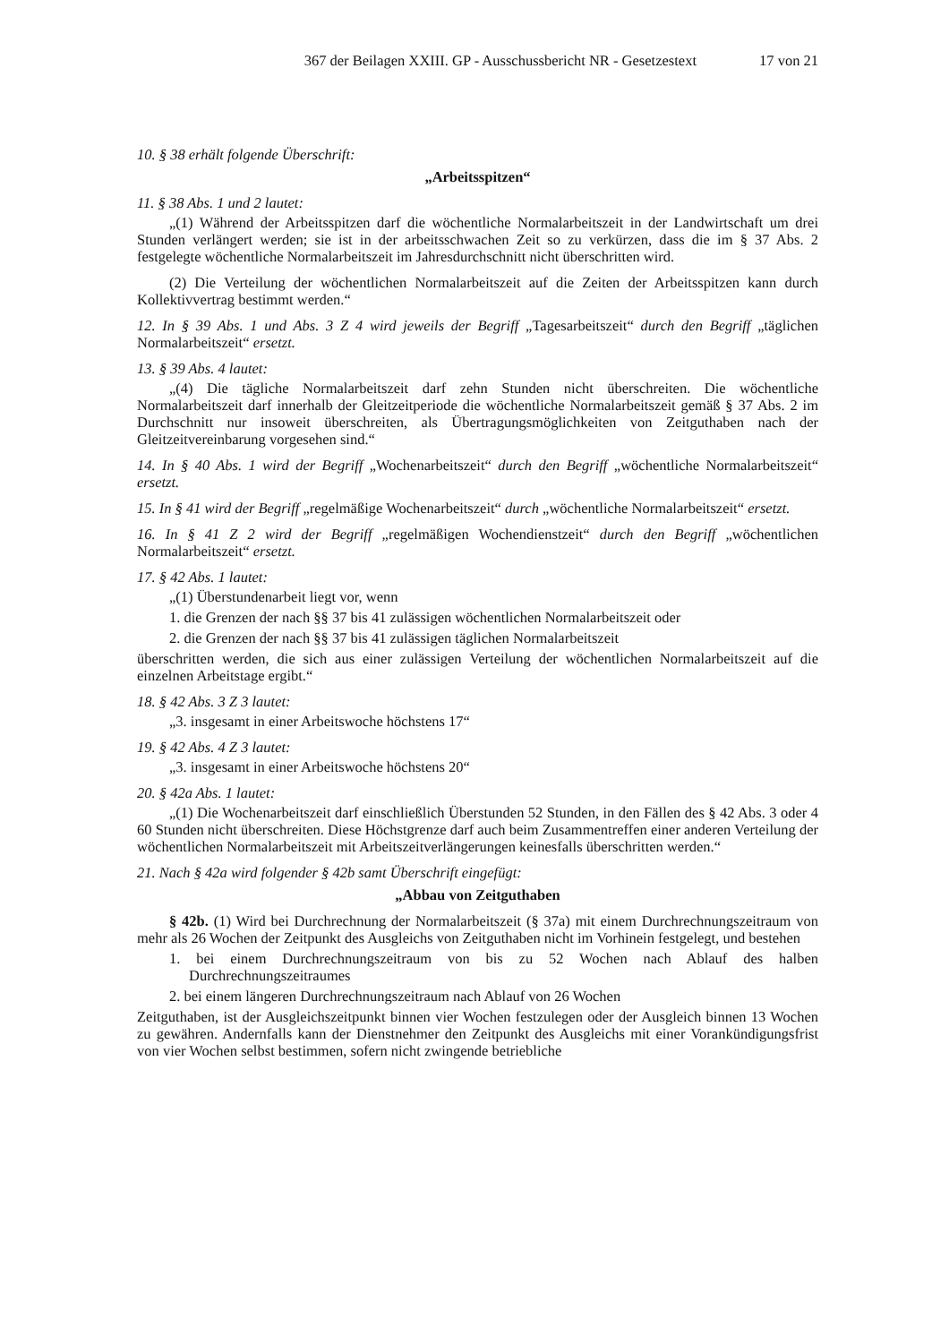367 der Beilagen XXIII. GP - Ausschussbericht NR - Gesetzestext 17 von 21
10. § 38 erhält folgende Überschrift:
„Arbeitsspitzen“
11. § 38 Abs. 1 und 2 lautet:
„(1) Während der Arbeitsspitzen darf die wöchentliche Normalarbeitszeit in der Landwirtschaft um drei Stunden verlängert werden; sie ist in der arbeitsschwachen Zeit so zu verkürzen, dass die im § 37 Abs. 2 festgelegte wöchentliche Normalarbeitszeit im Jahresdurchschnitt nicht überschritten wird.
(2) Die Verteilung der wöchentlichen Normalarbeitszeit auf die Zeiten der Arbeitsspitzen kann durch Kollektivvertrag bestimmt werden.“
12. In § 39 Abs. 1 und Abs. 3 Z 4 wird jeweils der Begriff „Tagesarbeitszeit“ durch den Begriff „täglichen Normalarbeitszeit“ ersetzt.
13. § 39 Abs. 4 lautet:
„(4) Die tägliche Normalarbeitszeit darf zehn Stunden nicht überschreiten. Die wöchentliche Normalarbeitszeit darf innerhalb der Gleitzeitperiode die wöchentliche Normalarbeitszeit gemäß § 37 Abs. 2 im Durchschnitt nur insoweit überschreiten, als Übertragungsmöglichkeiten von Zeitguthaben nach der Gleitzeitvereinbarung vorgesehen sind.“
14. In § 40 Abs. 1 wird der Begriff „Wochenarbeitszeit“ durch den Begriff „wöchentliche Normalarbeitszeit“ ersetzt.
15. In § 41 wird der Begriff „regelmäßige Wochenarbeitszeit“ durch „wöchentliche Normalarbeitszeit“ ersetzt.
16. In § 41 Z 2 wird der Begriff „regelmäßigen Wochendienstzeit“ durch den Begriff „wöchentlichen Normalarbeitszeit“ ersetzt.
17. § 42 Abs. 1 lautet:
„(1) Überstundenarbeit liegt vor, wenn
1. die Grenzen der nach §§ 37 bis 41 zulässigen wöchentlichen Normalarbeitszeit oder
2. die Grenzen der nach §§ 37 bis 41 zulässigen täglichen Normalarbeitszeit
überschritten werden, die sich aus einer zulässigen Verteilung der wöchentlichen Normalarbeitszeit auf die einzelnen Arbeitstage ergibt.“
18. § 42 Abs. 3 Z 3 lautet:
„3. insgesamt in einer Arbeitswoche höchstens 17“
19. § 42 Abs. 4 Z 3 lautet:
„3. insgesamt in einer Arbeitswoche höchstens 20“
20. § 42a Abs. 1 lautet:
„(1) Die Wochenarbeitszeit darf einschließlich Überstunden 52 Stunden, in den Fällen des § 42 Abs. 3 oder 4 60 Stunden nicht überschreiten. Diese Höchstgrenze darf auch beim Zusammentreffen einer anderen Verteilung der wöchentlichen Normalarbeitszeit mit Arbeitszeitverlängerungen keinesfalls überschritten werden.“
21. Nach § 42a wird folgender § 42b samt Überschrift eingefügt:
„Abbau von Zeitguthaben
§ 42b. (1) Wird bei Durchrechnung der Normalarbeitszeit (§ 37a) mit einem Durchrechnungszeitraum von mehr als 26 Wochen der Zeitpunkt des Ausgleichs von Zeitguthaben nicht im Vorhinein festgelegt, und bestehen
1. bei einem Durchrechnungszeitraum von bis zu 52 Wochen nach Ablauf des halben Durchrechnungszeitraumes
2. bei einem längeren Durchrechnungszeitraum nach Ablauf von 26 Wochen
Zeitguthaben, ist der Ausgleichszeitpunkt binnen vier Wochen festzulegen oder der Ausgleich binnen 13 Wochen zu gewähren. Andernfalls kann der Dienstnehmer den Zeitpunkt des Ausgleichs mit einer Vorankündigungsfrist von vier Wochen selbst bestimmen, sofern nicht zwingende betriebliche